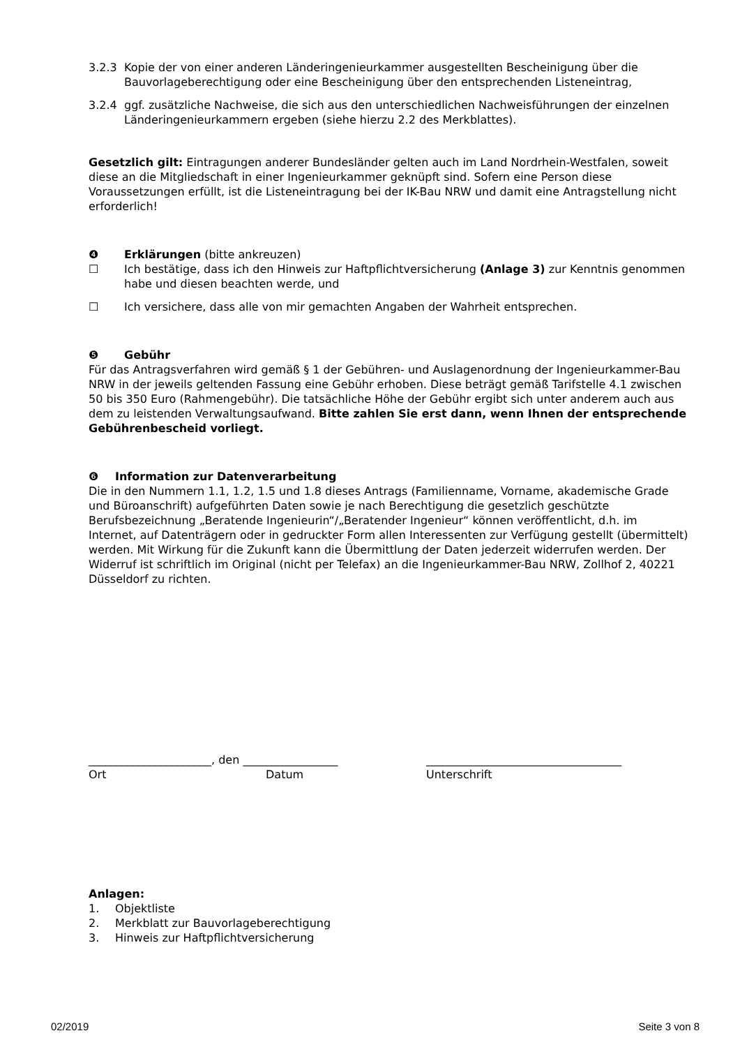3.2.3 Kopie der von einer anderen Länderingenieurkammer ausgestellten Bescheinigung über die Bauvorlageberechtigung oder eine Bescheinigung über den entsprechenden Listeneintrag,
3.2.4 ggf. zusätzliche Nachweise, die sich aus den unterschiedlichen Nachweisführungen der einzelnen Länderingenieurkammern ergeben (siehe hierzu 2.2 des Merkblattes).
Gesetzlich gilt: Eintragungen anderer Bundesländer gelten auch im Land Nordrhein-Westfalen, soweit diese an die Mitgliedschaft in einer Ingenieurkammer geknüpft sind. Sofern eine Person diese Voraussetzungen erfüllt, ist die Listeneintragung bei der IK-Bau NRW und damit eine Antragstellung nicht erforderlich!
❹ Erklärungen (bitte ankreuzen)
☐ Ich bestätige, dass ich den Hinweis zur Haftpflichtversicherung (Anlage 3) zur Kenntnis genommen habe und diesen beachten werde, und
☐ Ich versichere, dass alle von mir gemachten Angaben der Wahrheit entsprechen.
❺ Gebühr
Für das Antragsverfahren wird gemäß § 1 der Gebühren- und Auslagenordnung der Ingenieurkammer-Bau NRW in der jeweils geltenden Fassung eine Gebühr erhoben. Diese beträgt gemäß Tarifstelle 4.1 zwischen 50 bis 350 Euro (Rahmengebühr). Die tatsächliche Höhe der Gebühr ergibt sich unter anderem auch aus dem zu leistenden Verwaltungsaufwand. Bitte zahlen Sie erst dann, wenn Ihnen der entsprechende Gebührenbescheid vorliegt.
❻ Information zur Datenverarbeitung
Die in den Nummern 1.1, 1.2, 1.5 und 1.8 dieses Antrags (Familienname, Vorname, akademische Grade und Büroanschrift) aufgeführten Daten sowie je nach Berechtigung die gesetzlich geschützte Berufsbezeichnung „Beratende Ingenieurin“/„Beratender Ingenieur“ können veröffentlicht, d.h. im Internet, auf Datenträgern oder in gedruckter Form allen Interessenten zur Verfügung gestellt (übermittelt) werden. Mit Wirkung für die Zukunft kann die Übermittlung der Daten jederzeit widerrufen werden. Der Widerruf ist schriftlich im Original (nicht per Telefax) an die Ingenieurkammer-Bau NRW, Zollhof 2, 40221 Düsseldorf zu richten.
______________________, den _________________ ___________________________________
Ort Datum Unterschrift
Anlagen:
1. Objektliste
2. Merkblatt zur Bauvorlageberechtigung
3. Hinweis zur Haftpflichtversicherung
02/2019 Seite 3 von 8